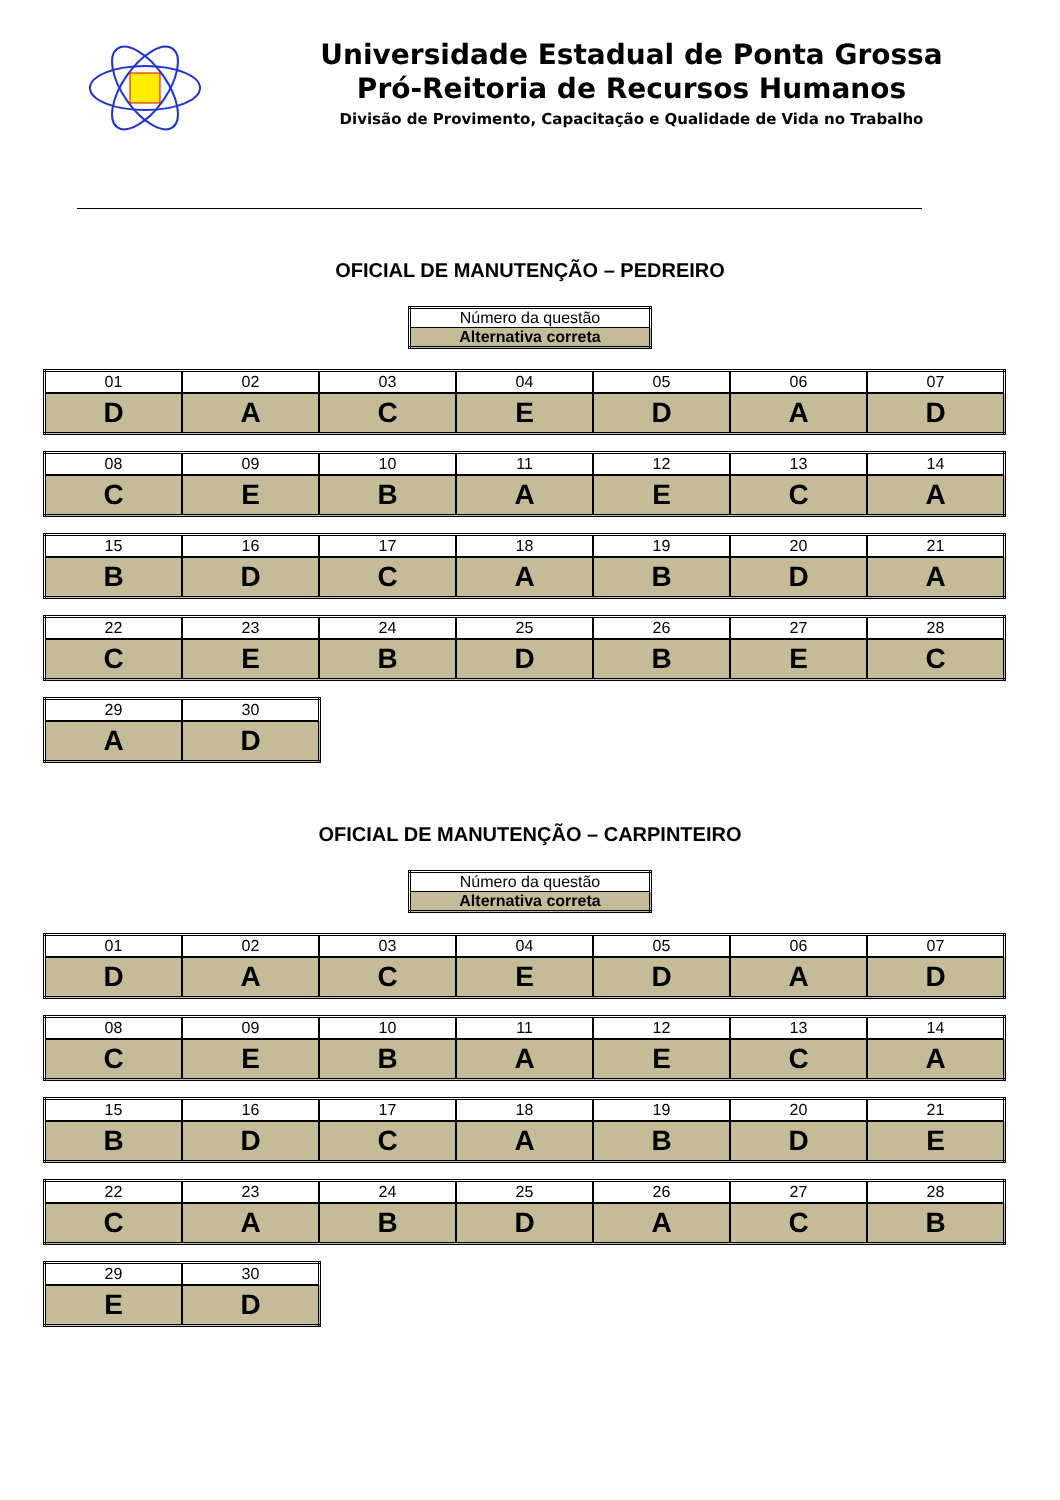Universidade Estadual de Ponta Grossa
Pró-Reitoria de Recursos Humanos
Divisão de Provimento, Capacitação e Qualidade de Vida no Trabalho
OFICIAL DE MANUTENÇÃO – PEDREIRO
| Número da questão |
| Alternativa correta |
| 01 | 02 | 03 | 04 | 05 | 06 | 07 |
| D | A | C | E | D | A | D |
| 08 | 09 | 10 | 11 | 12 | 13 | 14 |
| C | E | B | A | E | C | A |
| 15 | 16 | 17 | 18 | 19 | 20 | 21 |
| B | D | C | A | B | D | A |
| 22 | 23 | 24 | 25 | 26 | 27 | 28 |
| C | E | B | D | B | E | C |
| 29 | 30 |
| A | D |
OFICIAL DE MANUTENÇÃO – CARPINTEIRO
| Número da questão |
| Alternativa correta |
| 01 | 02 | 03 | 04 | 05 | 06 | 07 |
| D | A | C | E | D | A | D |
| 08 | 09 | 10 | 11 | 12 | 13 | 14 |
| C | E | B | A | E | C | A |
| 15 | 16 | 17 | 18 | 19 | 20 | 21 |
| B | D | C | A | B | D | E |
| 22 | 23 | 24 | 25 | 26 | 27 | 28 |
| C | A | B | D | A | C | B |
| 29 | 30 |
| E | D |